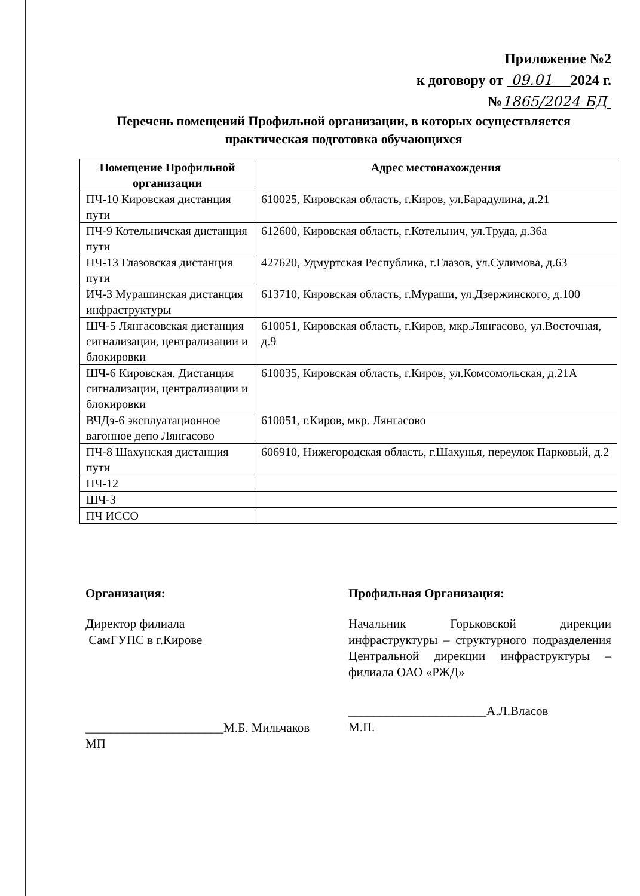Приложение №2
к договору от 09.01 2024 г.
№1865/2024 БД
Перечень помещений Профильной организации, в которых осуществляется практическая подготовка обучающихся
| Помещение Профильной организации | Адрес местонахождения |
| --- | --- |
| ПЧ-10 Кировская дистанция пути | 610025, Кировская область, г.Киров, ул.Барадулина, д.21 |
| ПЧ-9 Котельничская дистанция пути | 612600, Кировская область, г.Котельнич, ул.Труда, д.36а |
| ПЧ-13 Глазовская дистанция пути | 427620, Удмуртская Республика, г.Глазов, ул.Сулимова, д.63 |
| ИЧ-3 Мурашинская дистанция инфраструктуры | 613710, Кировская область, г.Мураши, ул.Дзержинского, д.100 |
| ШЧ-5 Лянгасовская дистанция сигнализации, централизации и блокировки | 610051, Кировская область, г.Киров, мкр.Лянгасово, ул.Восточная, д.9 |
| ШЧ-6 Кировская. Дистанция сигнализации, централизации и блокировки | 610035, Кировская область, г.Киров, ул.Комсомольская, д.21А |
| ВЧДэ-6 эксплуатационное вагонное депо Лянгасово | 610051, г.Киров, мкр. Лянгасово |
| ПЧ-8 Шахунская дистанция пути | 606910, Нижегородская область, г.Шахунья, переулок Парковый, д.2 |
| ПЧ-12 | |
| ШЧ-3 | |
| ПЧ ИССО | |
Организация:
Директор филиала
СамГУПС в г.Кирове
______________________М.Б. Мильчаков
МП
Профильная Организация:
Начальник Горьковской дирекции инфраструктуры – структурного подразделения Центральной дирекции инфраструктуры – филиала ОАО «РЖД»
______________________А.Л.Власов
М.П.